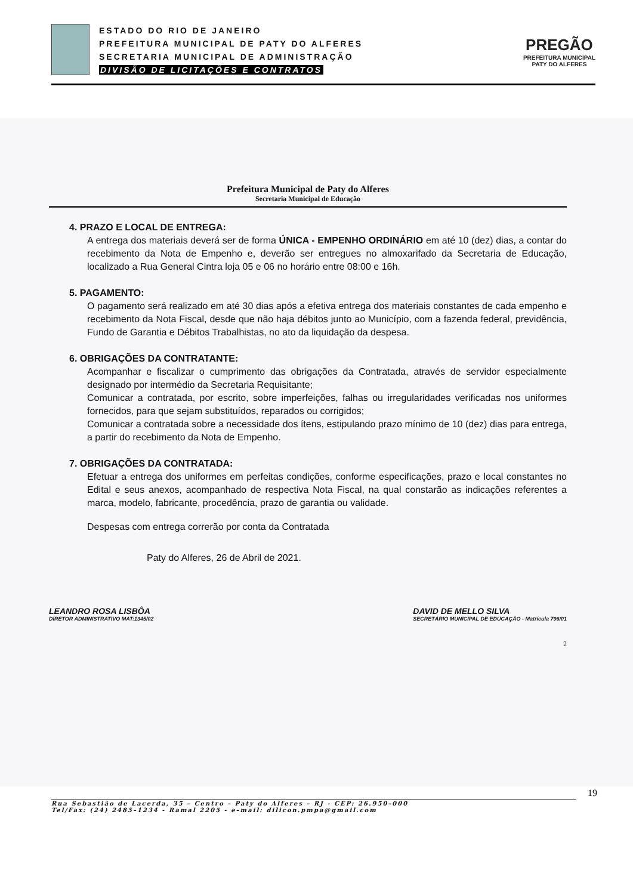ESTADO DO RIO DE JANEIRO
PREFEITURA MUNICIPAL DE PATY DO ALFERES
SECRETARIA MUNICIPAL DE ADMINISTRAÇÃO
DIVISÃO DE LICITAÇÕES E CONTRATOS
PREGÃO
PREFEITURA MUNICIPAL
PATY DO ALFERES
Prefeitura Municipal de Paty do Alferes
Secretaria Municipal de Educação
4. PRAZO E LOCAL DE ENTREGA:
A entrega dos materiais deverá ser de forma ÚNICA - EMPENHO ORDINÁRIO em até 10 (dez) dias, a contar do recebimento da Nota de Empenho e, deverão ser entregues no almoxarifado da Secretaria de Educação, localizado a Rua General Cintra loja 05 e 06 no horário entre 08:00 e 16h.
5. PAGAMENTO:
O pagamento será realizado em até 30 dias após a efetiva entrega dos materiais constantes de cada empenho e recebimento da Nota Fiscal, desde que não haja débitos junto ao Município, com a fazenda federal, previdência, Fundo de Garantia e Débitos Trabalhistas, no ato da liquidação da despesa.
6. OBRIGAÇÕES DA CONTRATANTE:
Acompanhar e fiscalizar o cumprimento das obrigações da Contratada, através de servidor especialmente designado por intermédio da Secretaria Requisitante;
Comunicar a contratada, por escrito, sobre imperfeições, falhas ou irregularidades verificadas nos uniformes fornecidos, para que sejam substituídos, reparados ou corrigidos;
Comunicar a contratada sobre a necessidade dos ítens, estipulando prazo mínimo de 10 (dez) dias para entrega, a partir do recebimento da Nota de Empenho.
7. OBRIGAÇÕES DA CONTRATADA:
Efetuar a entrega dos uniformes em perfeitas condições, conforme especificações, prazo e local constantes no Edital e seus anexos, acompanhado de respectiva Nota Fiscal, na qual constarão as indicações referentes a marca, modelo, fabricante, procedência, prazo de garantia ou validade.
Despesas com entrega correrão por conta da Contratada
Paty do Alferes, 26 de Abril de 2021.
LEANDRO ROSA LISBÔA
DIRETOR ADMINISTRATIVO MAT:1345/02
DAVID DE MELLO SILVA
SECRETÁRIO MUNICIPAL DE EDUCAÇÃO - Matrícula 796/01
2
19
Rua Sebastião de Lacerda, 35 – Centro – Paty do Alferes – RJ - CEP: 26.950–000
Tel/Fax: (24) 2485–1234 - Ramal 2205 - e–mail: dilicon.pmpa@gmail.com